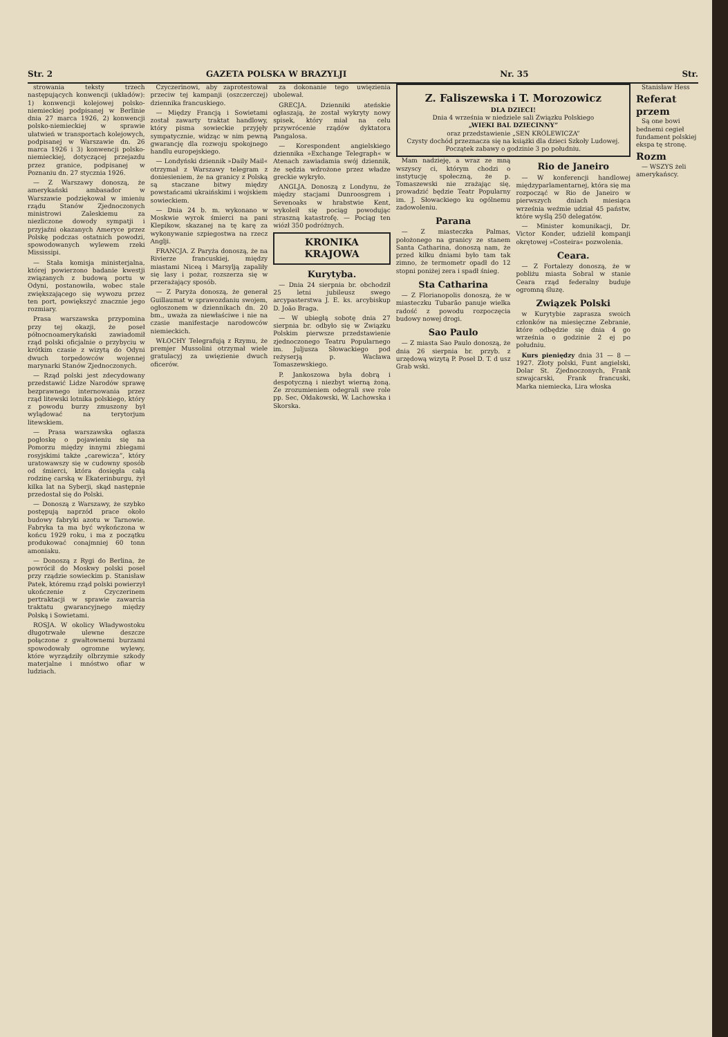Str. 2 GAZETA POLSKA W BRAZYLJI Nr. 35 Str.
strowania teksty trzech następujących konwencji (układów): 1) konwencji kolejowej polsko-niemieckiej podpisanej w Berlinie dnia 27 marca 1926, 2) konwencji polsko-niemieckiej w sprawie ułatwień w transportach kolejowych, podpisanej w Warszawie dn. 26 marca 1926 i 3) konwencji polsko-niemieckiej, dotyczącej przejazdu przez granice, podpisanej w Poznaniu dn. 27 stycznia 1926.
— Z Warszawy donoszą, że amerykański ambasador w Warszawie podziękował w imieniu rządu Stanów Zjednoczonych ministrowi Zaleskiemu za niezliczone dowody sympatji i przyjaźni okazanych Ameryce przez Polskę podczas ostatnich powodzi, spowodowanych wylewem rzeki Mississipi.
— Stała komisja ministerjalna, której powierzono badanie kwestji związanych z budową portu w Odyni, postanowiła, wobec stale zwiększającego się wywozu przez ten port, powiększyć znacznie jego rozmiary.
Prasa warszawska przypomina przy tej okazji, że poseł północnoamerykański zawiadomił rząd polski oficjalnie o przybyciu w krótkim czasie z wizytą do Odyni dwuch torpedowców wojennej marynarki Stanów Zjednoczonych.
— Rząd polski jest zdecydowany przedstawić Lidze Narodów sprawę bezprawnego internowania przez rząd litewski lotnika polskiego, który z powodu burzy zmuszony był wylądować na terytorjum litewskiem.
— Prasa warszawska ogłasza pogłoskę o pojawieniu się na Pomorzu między innymi zbiegami rosyjskimi także „carewicza”, który uratowawszy się w cudowny sposób od śmierci, która dosięgła całą rodzinę carską w Ekaterinburgu, żył kilka lat na Syberji, skąd następnie przedostał się do Polski.
— Donoszą z Warszawy, że szybko postępują naprzód prace około budowy fabryki azotu w Tarnowie. Fabryka ta ma być wykończona w końcu 1929 roku, i ma z początku produkować conajmniej 60 tonn amoniaku.
— Donoszą z Rygi do Berlina, że powrócił do Moskwy polski poseł przy rządzie sowieckim p. Stanisław Patek, któremu rząd polski powierzył ukończenie z Czyczerinem pertraktacji w sprawie zawarcia traktatu gwarancyjnego między Polską i Sowietami.
ROSJA. W okolicy Władywostoku długotrwałe ulewne deszcze połączone z gwałtownemi burzami spowodowały ogromne wylewy, które wyrządziły olbrzymie szkody materjalne i mnóstwo ofiar w ludziach.
Czyczerinowi, aby zaprotestował przeciw tej kampanji (oszczerczej) dziennika francuskiego.
— Między Francją i Sowietami został zawarty traktat handlowy, który pisma sowieckie przyjęły sympatycznie, widząc w nim pewną gwarancję dla rozwoju spokojnego handlu europejskiego.
— Londyński dziennik »Daily Mail« otrzymał z Warszawy telegram z doniesieniem, że na granicy z Polską są staczane bitwy między powstańcami ukraińskimi i wojskiem sowieckiem.
— Dnia 24 b. m. wykonano w Moskwie wyrok śmierci na pani Klepikow, skazanej na tę karę za wykonywanie szpiegostwa na rzecz Anglji.
FRANCJA. Z Paryża donoszą, że na Rivierze francuskiej, między miastami Niceą i Marsylją zapaliły się lasy i pożar, rozszerza się w przerażający sposób.
— Z Paryża donoszą, że generał Guillaumat w sprawozdaniu swojem, ogłoszonem w dziennikach dn. 20 bm., uważa za niewłaściwe i nie na czasie manifestacje narodowców niemieckich.
WŁOCHY Telegrafują z Rzymu, że premjer Mussolini otrzymał wiele gratulacyj za uwięzienie dwuch oficerów.
za dokonanie tego uwięzienia ubolewał.
GRECJA. Dzienniki ateńskie ogłaszają, że został wykryty nowy spisek, który miał na celu przywrócenie rządów dyktatora Pangalosa.
— Korespondent angielskiego dziennika »Exchange Telegraph« w Atenach zawiadamia swój dziennik, że sędzia wdrożone przez władze greckie wykryło.
ANGLJA. Donoszą z Londynu, że między stacjami Dunroosgrem i Sevenoaks w hrabstwie Kent, wykoleił się pociąg powodując straszną katastrofę. — Pociąg ten wiózł 350 podróżnych.
KRONIKA KRAJOWA
Kurytyba.
— Dnia 24 sierpnia br. obchodził 25 letni jubileusz swego arcypasterstwa J. E. ks. arcybiskup D. João Braga.
— W ubiegłą sobotę dnia 27 sierpnia br. odbyło się w Związku Polskim pierwsze przedstawienie zjednoczonego Teatru Popularnego im. Juljusza Słowackiego pod reżyserją p. Wacława Tomaszewskiego.
P. Jankoszowa była dobrą i despotyczną i niezbyt wierną żoną. Ze zrozumieniem odegrali swe role pp. Sec, Ołdakowski, W. Lachowska i Skorska.
Z. Faliszewska i T. Morozowicz
DLA DZIECI!
Dnia 4 września w niedziele sali Związku Polskiego
„WIEKI BAL DZIECINNY”
oraz przedstawienie „SEN KRÓLEWICZA”
Czysty dochód przeznacza się na książki dla dzieci Szkoły Ludowej. Początek zabawy o godzinie 3 po południu.
Mam nadzieję, a wraz ze mną wszyscy ci, którym chodzi o instytucję społeczną, że p. Tomaszewski nie zrażając się, prowadzić będzie Teatr Popularny im. J. Słowackiego ku ogólnemu zadowoleniu.
Parana
— Z miasteczka Palmas, położonego na granicy ze stanem Santa Catharina, donoszą nam, że przed kilku dniami było tam tak zimno, że termometr opadł do 12 stopni poniżej zera i spadł śnieg.
Sta Catharina
— Z Florianopolis donoszą, że w miasteczku Tubarão panuje wielka radość z powodu rozpoczęcia budowy nowej drogi.
Sao Paulo
— Z miasta Sao Paulo donoszą, że dnia 26 sierpnia br. przyb. z urzędową wizytą P. Poseł D. T. d usz Grab wski.
Rio de Janeiro
— W konferencji handlowej międzyparlamentarnej, która się ma rozpocząć w Rio de Janeiro w pierwszych dniach miesiąca września weźmie udział 45 państw, które wyślą 250 delegatów.
— Minister komunikacji, Dr. Victor Konder, udzielił kompanji okrętowej »Costeira« pozwolenia.
Ceara.
— Z Fortalezy donoszą, że w pobliżu miasta Sobral w stanie Ceara rząd federalny buduje ogromną śluzę.
Związek Polski
w Kurytybie zaprasza swoich członków na miesięczne Zebranie, które odbędzie się dnia 4 go września o godzinie 2 ej po południu.
Kurs pieniędzy dnia 31 — 8 — 1927. Złoty polski, Funt angielski, Dolar St. Zjednoczonych, Frank szwajcarski, Frank francuski, Marka niemiecka, Lira włoska
Stanisław Hess
Referat przem
Są one bowi bednemi cegieł fundament polskiej ekspa tę stronę.
Rozm
— WSZYS żeli amerykańscy.